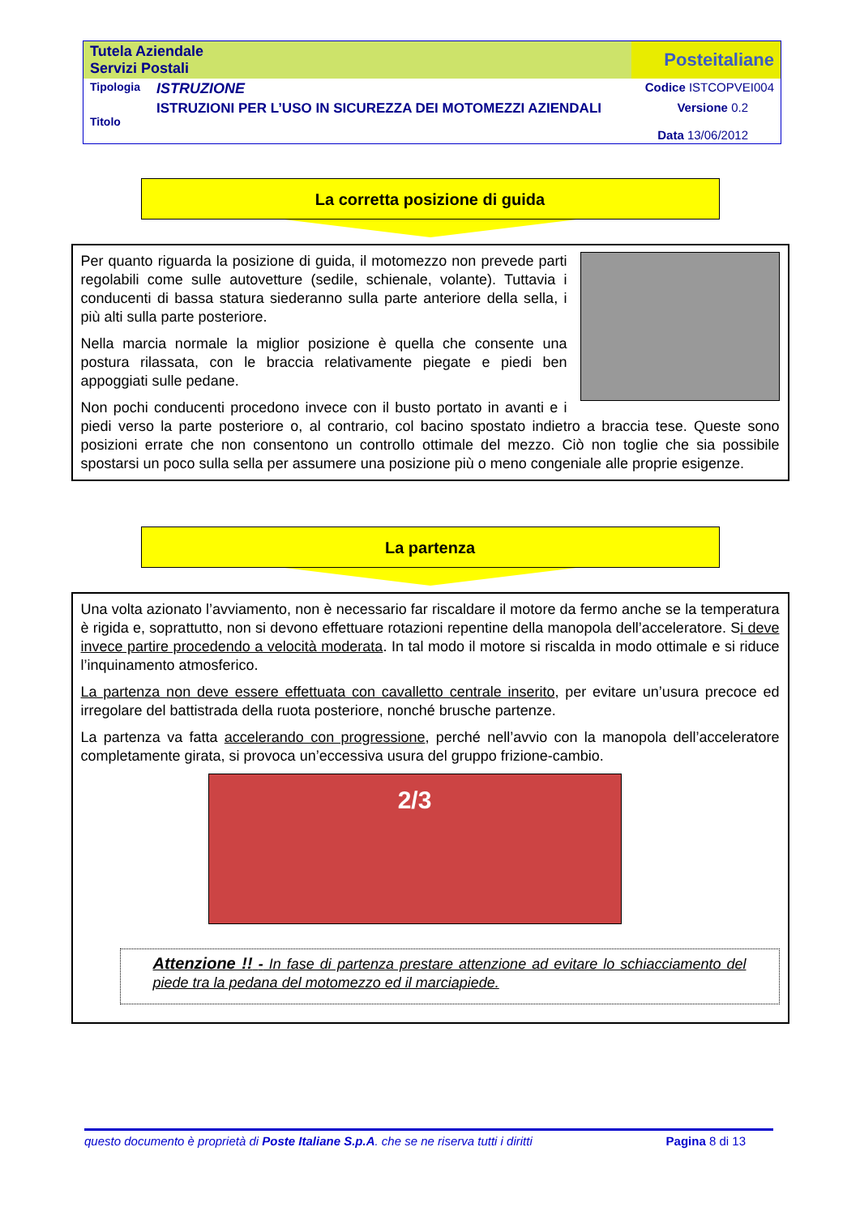| Tutela Aziendale Servizi Postali | | Posteitaliane |
| Tipologia | ISTRUZIONE | Codice ISTCOPVEI004 |
| Titolo | ISTRUZIONI PER L’USO IN SICUREZZA DEI MOTOMEZZI AZIENDALI | Versione 0.2 Data 13/06/2012 |
La corretta posizione di guida
Per quanto riguarda la posizione di guida, il motomezzo non prevede parti regolabili come sulle autovetture (sedile, schienale, volante). Tuttavia i conducenti di bassa statura siederanno sulla parte anteriore della sella, i più alti sulla parte posteriore.
Nella marcia normale la miglior posizione è quella che consente una postura rilassata, con le braccia relativamente piegate e piedi ben appoggiati sulle pedane.
Non pochi conducenti procedono invece con il busto portato in avanti e i piedi verso la parte posteriore o, al contrario, col bacino spostato indietro a braccia tese. Queste sono posizioni errate che non consentono un controllo ottimale del mezzo. Ciò non toglie che sia possibile spostarsi un poco sulla sella per assumere una posizione più o meno congeniale alle proprie esigenze.
La partenza
Una volta azionato l’avviamento, non è necessario far riscaldare il motore da fermo anche se la temperatura è rigida e, soprattutto, non si devono effettuare rotazioni repentine della manopola dell’acceleratore. Si deve invece partire procedendo a velocità moderata. In tal modo il motore si riscalda in modo ottimale e si riduce l’inquinamento atmosferico.
La partenza non deve essere effettuata con cavalletto centrale inserito, per evitare un’usura precoce ed irregolare del battistrada della ruota posteriore, nonché brusche partenze.
La partenza va fatta accelerando con progressione, perché nell’avvio con la manopola dell’acceleratore completamente girata, si provoca un’eccessiva usura del gruppo frizione-cambio.
2/3
Attenzione !! - In fase di partenza prestare attenzione ad evitare lo schiacciamento del piede tra la pedana del motomezzo ed il marciapiede.
questo documento è proprietà di Poste Italiane S.p.A. che se ne riserva tutti i diritti Pagina 8 di 13